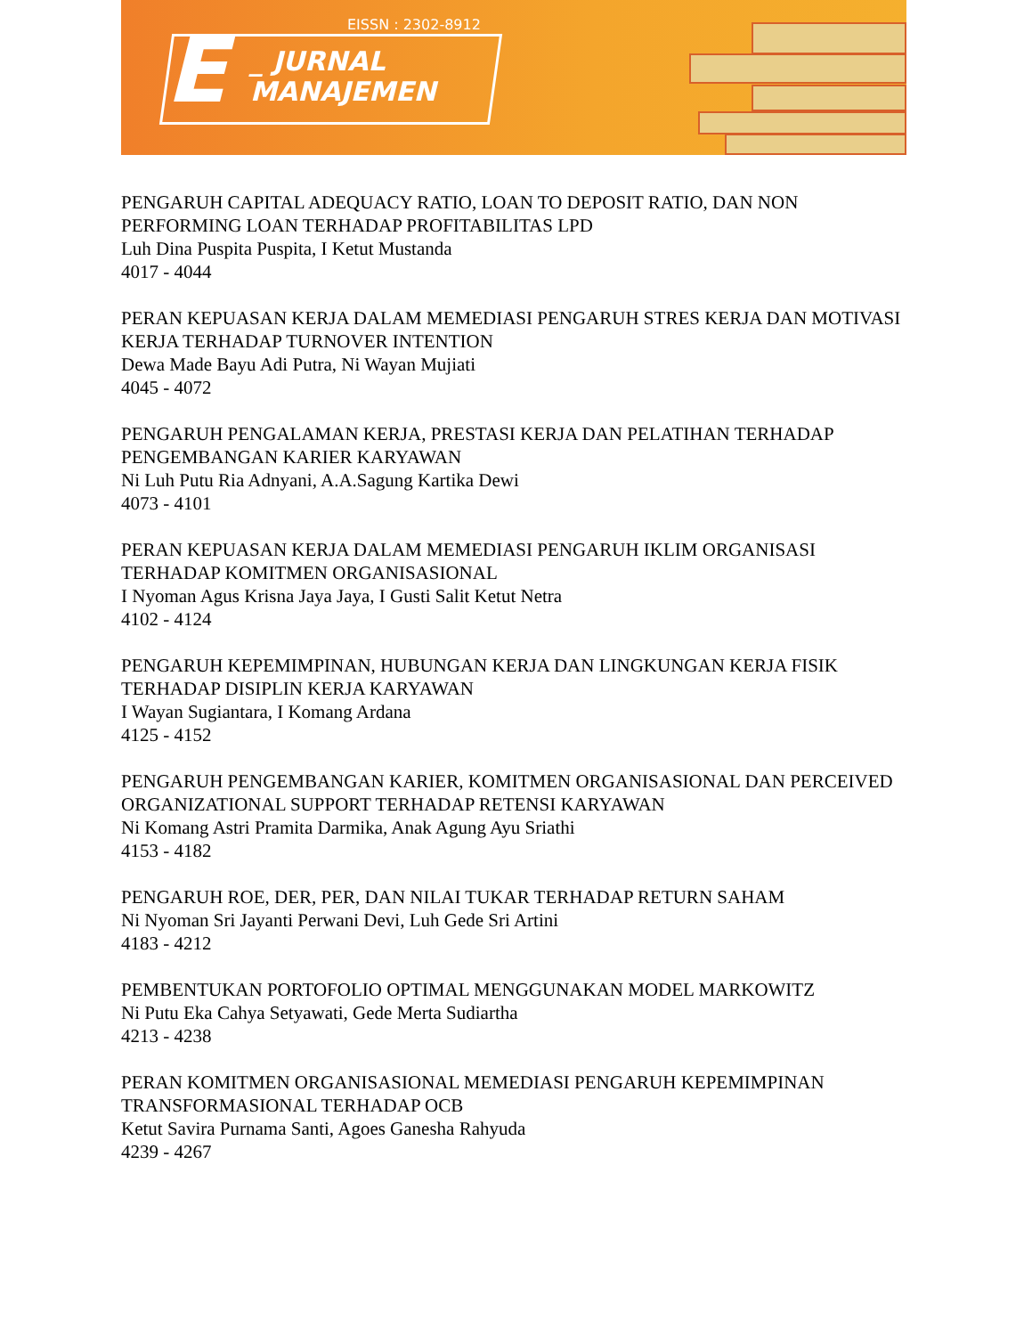E
_ JURNAL
MANAJEMEN
EISSN : 2302-8912
PENGARUH CAPITAL ADEQUACY RATIO, LOAN TO DEPOSIT RATIO, DAN NON PERFORMING LOAN TERHADAP PROFITABILITAS LPD
Luh Dina Puspita Puspita, I Ketut Mustanda
4017 - 4044
PERAN KEPUASAN KERJA DALAM MEMEDIASI PENGARUH STRES KERJA DAN MOTIVASI KERJA TERHADAP TURNOVER INTENTION
Dewa Made Bayu Adi Putra, Ni Wayan Mujiati
4045 - 4072
PENGARUH PENGALAMAN KERJA, PRESTASI KERJA DAN PELATIHAN TERHADAP PENGEMBANGAN KARIER KARYAWAN
Ni Luh Putu Ria Adnyani, A.A.Sagung Kartika Dewi
4073 - 4101
PERAN KEPUASAN KERJA DALAM MEMEDIASI PENGARUH IKLIM ORGANISASI TERHADAP KOMITMEN ORGANISASIONAL
I Nyoman Agus Krisna Jaya Jaya, I Gusti Salit Ketut Netra
4102 - 4124
PENGARUH KEPEMIMPINAN, HUBUNGAN KERJA DAN LINGKUNGAN KERJA FISIK TERHADAP DISIPLIN KERJA KARYAWAN
I Wayan Sugiantara, I Komang Ardana
4125 - 4152
PENGARUH PENGEMBANGAN KARIER, KOMITMEN ORGANISASIONAL DAN PERCEIVED ORGANIZATIONAL SUPPORT TERHADAP RETENSI KARYAWAN
Ni Komang Astri Pramita Darmika, Anak Agung Ayu Sriathi
4153 - 4182
PENGARUH ROE, DER, PER, DAN NILAI TUKAR TERHADAP RETURN SAHAM
Ni Nyoman Sri Jayanti Perwani Devi, Luh Gede Sri Artini
4183 - 4212
PEMBENTUKAN PORTOFOLIO OPTIMAL MENGGUNAKAN MODEL MARKOWITZ
Ni Putu Eka Cahya Setyawati, Gede Merta Sudiartha
4213 - 4238
PERAN KOMITMEN ORGANISASIONAL MEMEDIASI PENGARUH KEPEMIMPINAN TRANSFORMASIONAL TERHADAP OCB
Ketut Savira Purnama Santi, Agoes Ganesha Rahyuda
4239 - 4267